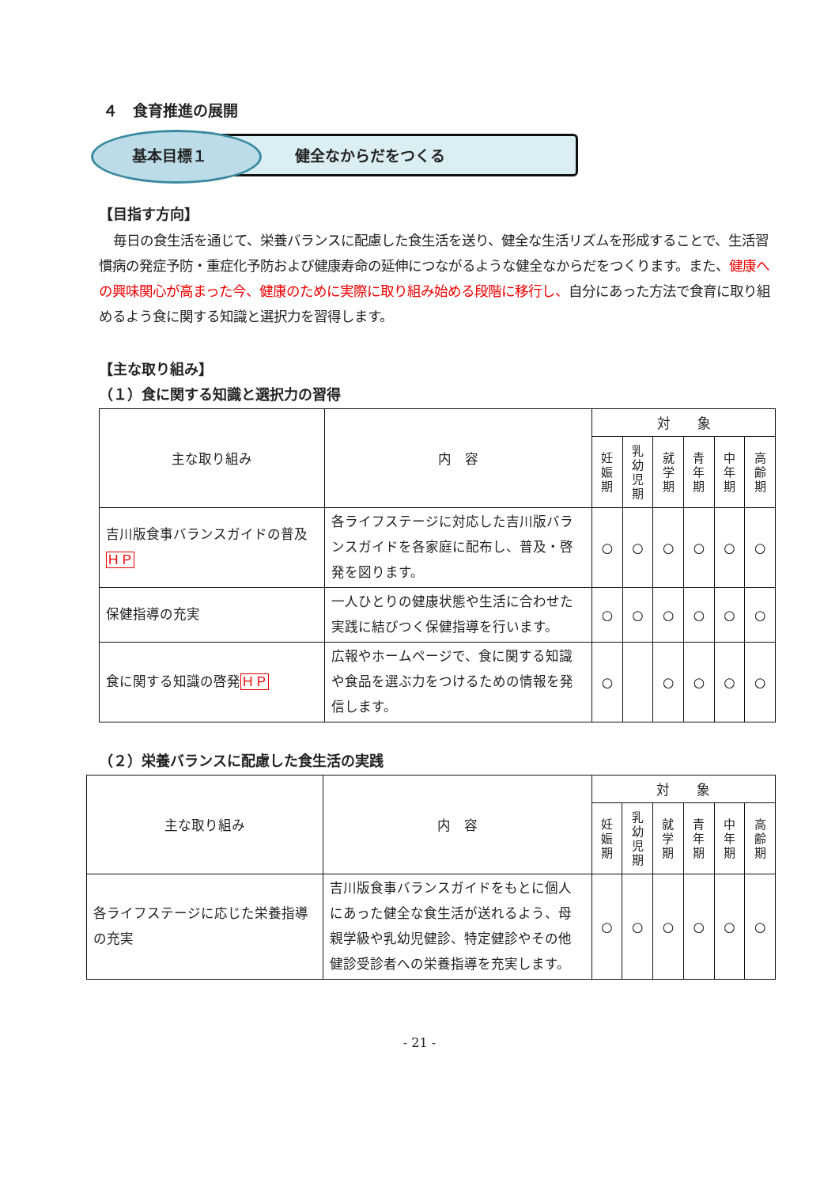４　食育推進の展開
基本目標１ 健全なからだをつくる
【目指す方向】
毎日の食生活を通じて、栄養バランスに配慮した食生活を送り、健全な生活リズムを形成することで、生活習慣病の発症予防・重症化予防および健康寿命の延伸につながるような健全なからだをつくります。また、健康への興味関心が高まった今、健康のために実際に取り組み始める段階に移行し、自分にあった方法で食育に取り組めるよう食に関する知識と選択力を習得します。
【主な取り組み】
（１）食に関する知識と選択力の習得
| 主な取り組み | 内 容 | 対 象 | | | | | |
| --- | --- | --- | --- | --- | --- | --- | --- |
| | | 妊 娠 期 | 乳 幼 児 期 | 就 学 期 | 青 年 期 | 中 年 期 | 高 齢 期 |
| 吉川版食事バランスガイドの普及 ＨＰ | 各ライフステージに対応した吉川版バランスガイドを各家庭に配布し、普及・啓発を図ります。 | ○ | ○ | ○ | ○ | ○ | ○ |
| 保健指導の充実 | 一人ひとりの健康状態や生活に合わせた実践に結びつく保健指導を行います。 | ○ | ○ | ○ | ○ | ○ | ○ |
| 食に関する知識の啓発 ＨＰ | 広報やホームページで、食に関する知識や食品を選ぶ力をつけるための情報を発信します。 | ○ | | ○ | ○ | ○ | ○ |
（２）栄養バランスに配慮した食生活の実践
| 主な取り組み | 内 容 | 対 象 | | | | | |
| --- | --- | --- | --- | --- | --- | --- | --- |
| | | 妊 娠 期 | 乳 幼 児 期 | 就 学 期 | 青 年 期 | 中 年 期 | 高 齢 期 |
| 各ライフステージに応じた栄養指導の充実 | 吉川版食事バランスガイドをもとに個人にあった健全な食生活が送れるよう、母親学級や乳幼児健診、特定健診やその他健診受診者への栄養指導を充実します。 | ○ | ○ | ○ | ○ | ○ | ○ |
- 21 -